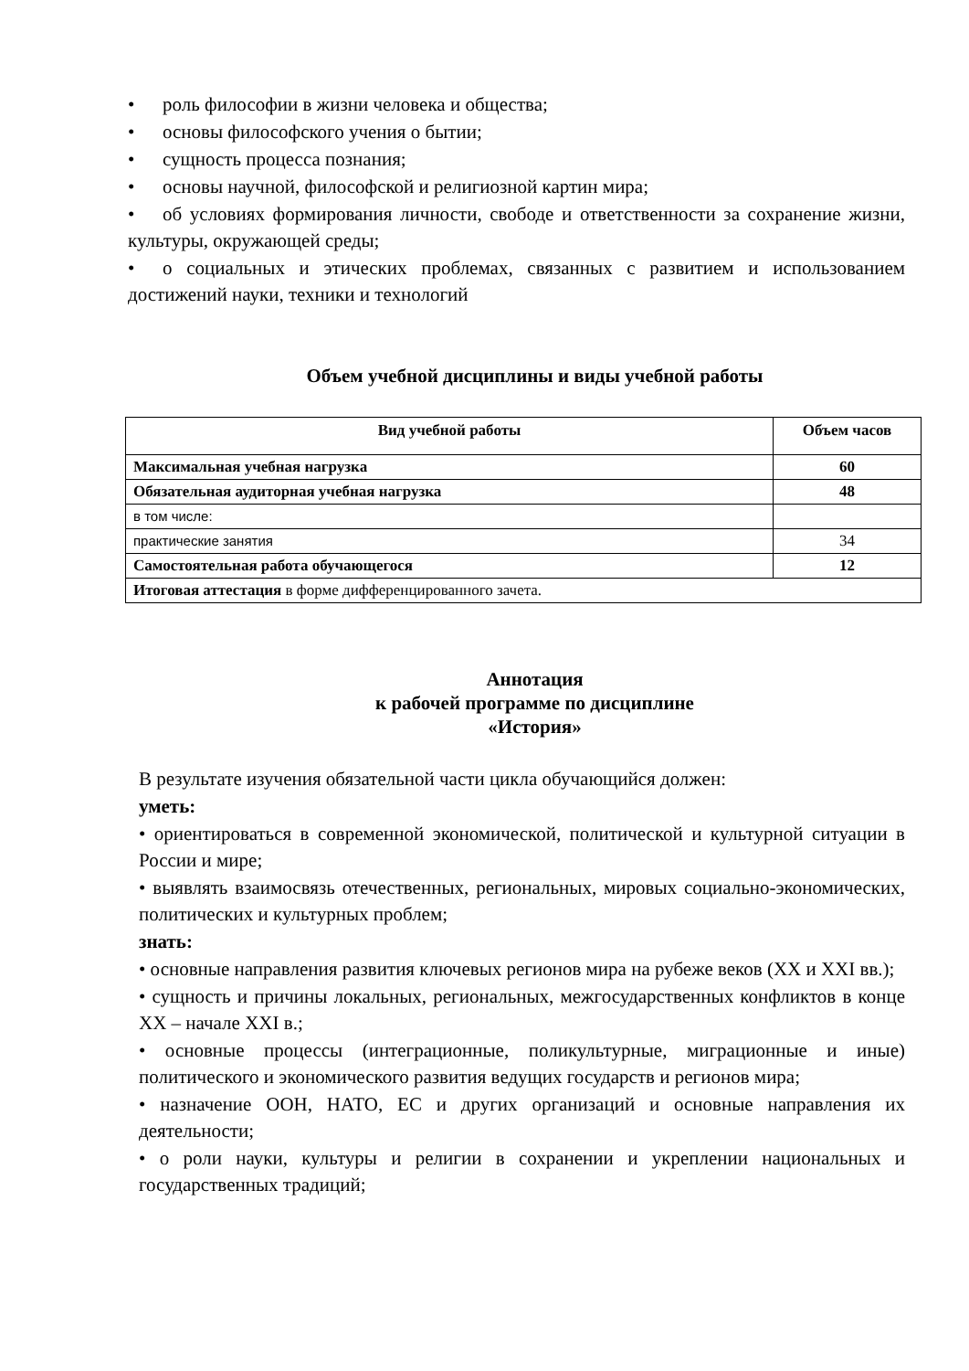• роль философии в жизни человека и общества;
• основы философского учения о бытии;
• сущность процесса познания;
• основы научной, философской и религиозной картин мира;
• об условиях формирования личности, свободе и ответственности за сохранение жизни, культуры, окружающей среды;
• о социальных и этических проблемах, связанных с развитием и использованием достижений науки, техники и технологий
Объем учебной дисциплины и виды учебной работы
| Вид учебной работы | Объем часов |
| --- | --- |
| Максимальная учебная нагрузка | 60 |
| Обязательная аудиторная учебная нагрузка | 48 |
| в том числе: | |
| практические занятия | 34 |
| Самостоятельная работа обучающегося | 12 |
| Итоговая аттестация в форме дифференцированного зачета. | |
Аннотация
к рабочей программе по дисциплине
«История»
В результате изучения обязательной части цикла обучающийся должен:
уметь:
• ориентироваться в современной экономической, политической и культурной ситуации в России и мире;
• выявлять взаимосвязь отечественных, региональных, мировых социально-экономических, политических и культурных проблем;
знать:
• основные направления развития ключевых регионов мира на рубеже веков (XX и XXI вв.);
• сущность и причины локальных, региональных, межгосударственных конфликтов в конце XX – начале XXI в.;
• основные процессы (интеграционные, поликультурные, миграционные и иные) политического и экономического развития ведущих государств и регионов мира;
• назначение ООН, НАТО, ЕС и других организаций и основные направления их деятельности;
• о роли науки, культуры и религии в сохранении и укреплении национальных и государственных традиций;